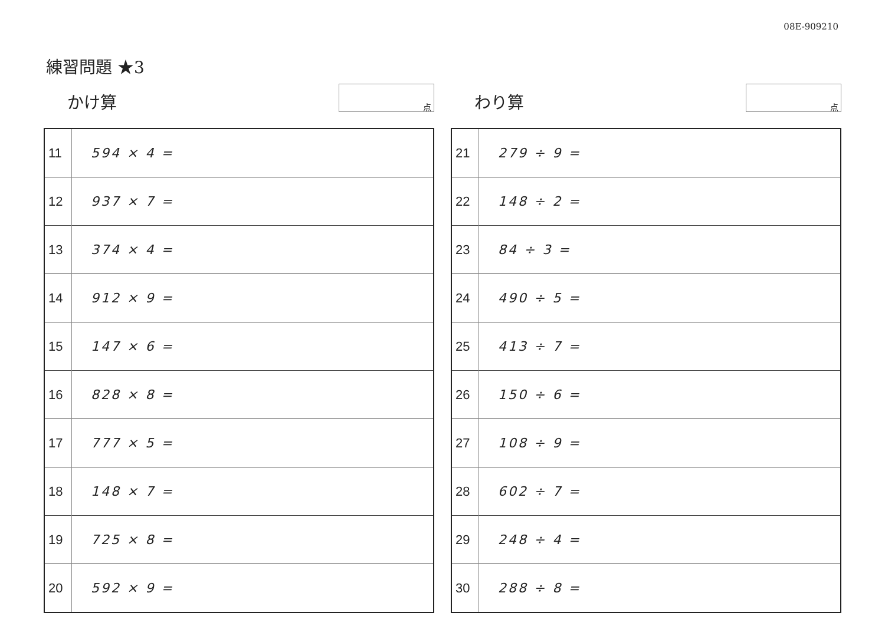08E-909210
練習問題 ★3
かけ算
点
| 11 | 594 × 4 = |
| 12 | 937 × 7 = |
| 13 | 374 × 4 = |
| 14 | 912 × 9 = |
| 15 | 147 × 6 = |
| 16 | 828 × 8 = |
| 17 | 777 × 5 = |
| 18 | 148 × 7 = |
| 19 | 725 × 8 = |
| 20 | 592 × 9 = |
わり算
点
| 21 | 279 ÷ 9 = |
| 22 | 148 ÷ 2 = |
| 23 | 84 ÷ 3 = |
| 24 | 490 ÷ 5 = |
| 25 | 413 ÷ 7 = |
| 26 | 150 ÷ 6 = |
| 27 | 108 ÷ 9 = |
| 28 | 602 ÷ 7 = |
| 29 | 248 ÷ 4 = |
| 30 | 288 ÷ 8 = |